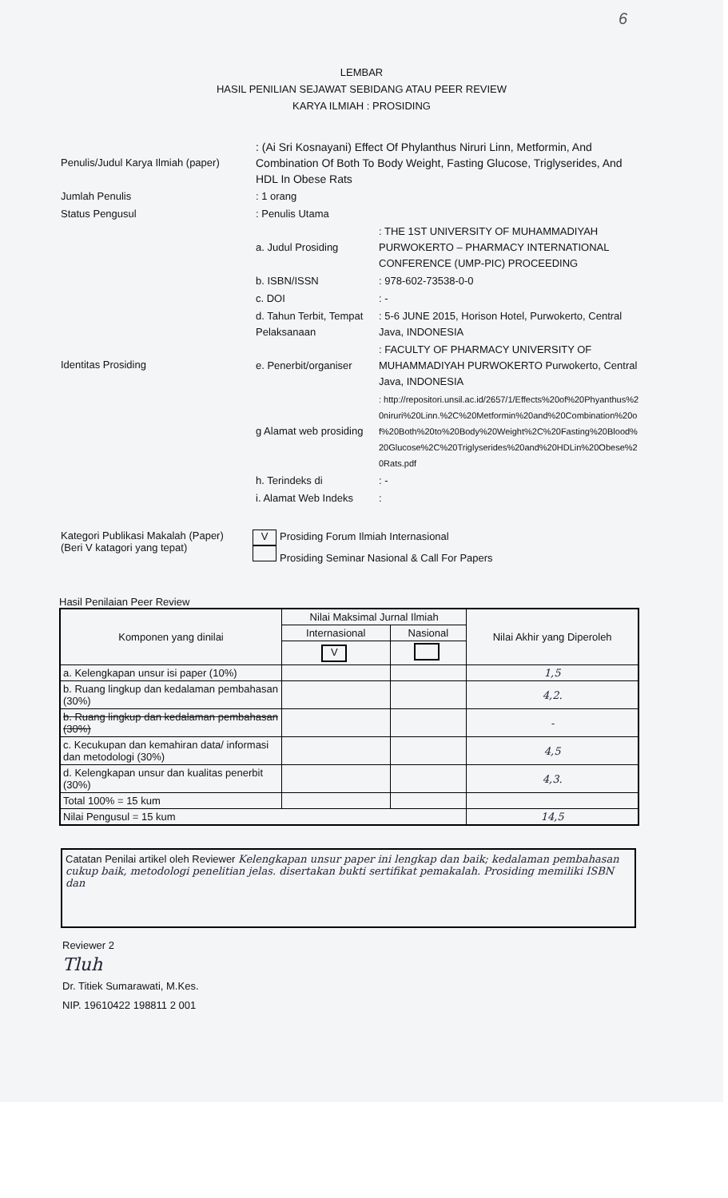6
LEMBAR
HASIL PENILIAN SEJAWAT SEBIDANG ATAU PEER REVIEW
KARYA ILMIAH : PROSIDING
| Penulis/Judul Karya Ilmiah (paper) | : (Ai Sri Kosnayani) Effect Of Phylanthus Niruri Linn, Metformin, And Combination Of Both To Body Weight, Fasting Glucose, Triglyserides, And HDL In Obese Rats | |
| Jumlah Penulis | : 1 orang | |
| Status Pengusul | : Penulis Utama | |
| Identitas Prosiding | a. Judul Prosiding | : THE 1ST UNIVERSITY OF MUHAMMADIYAH PURWOKERTO – PHARMACY INTERNATIONAL CONFERENCE (UMP-PIC) PROCEEDING |
| | b. ISBN/ISSN | : 978-602-73538-0-0 |
| | c. DOI | : - |
| | d. Tahun Terbit, Tempat Pelaksanaan | : 5-6 JUNE 2015, Horison Hotel, Purwokerto, Central Java, INDONESIA |
| | e. Penerbit/organiser | : FACULTY OF PHARMACY UNIVERSITY OF MUHAMMADIYAH PURWOKERTO Purwokerto, Central Java, INDONESIA |
| | g Alamat web prosiding | : http://repositori.unsil.ac.id/2657/1/Effects%20of%20Phyanthus%20niruri%20Linn.%2C%20Metformin%20and%20Combination%20of%20Both%20to%20Body%20Weight%2C%20Fasting%20Blood%20Glucose%2C%20Triglyserides%20and%20HDLin%20Obese%20Rats.pdf |
| | h. Terindeks di | : - |
| | i. Alamat Web Indeks | : |
Kategori Publikasi Makalah (Paper)
(Beri V katagori yang tepat)
V Prosiding Forum Ilmiah Internasional
Prosiding Seminar Nasional & Call For Papers
Hasil Penilaian Peer Review
| Komponen yang dinilai | Nilai Maksimal Jurnal Ilmiah | | Nilai Akhir yang Diperoleh |
| --- | --- | --- | --- |
| | Internasional | Nasional | |
| | V | | |
| a. Kelengkapan unsur isi paper (10%) | | | 1,5 |
| b. Ruang lingkup dan kedalaman pembahasan (30%) | | | 4,2. |
| b. Ruang lingkup dan kedalaman pembahasan (30%) | | | - |
| c. Kecukupan dan kemahiran data/ informasi dan metodologi (30%) | | | 4,5 |
| d. Kelengkapan unsur dan kualitas penerbit (30%) | | | 4,3. |
| Total 100% = 15 kum | | | |
| Nilai Pengusul = 15 kum | | | 14,5 |
Catatan Penilai artikel oleh Reviewer Kelengkapan unsur paper ini lengkap dan baik; kedalaman pembahasan cukup baik, metodologi penelitian jelas. disertakan bukti sertifikat pemakalah. Prosiding memiliki ISBN dan
Reviewer 2
Tluh
Dr. Titiek Sumarawati, M.Kes.
NIP. 19610422 198811 2 001